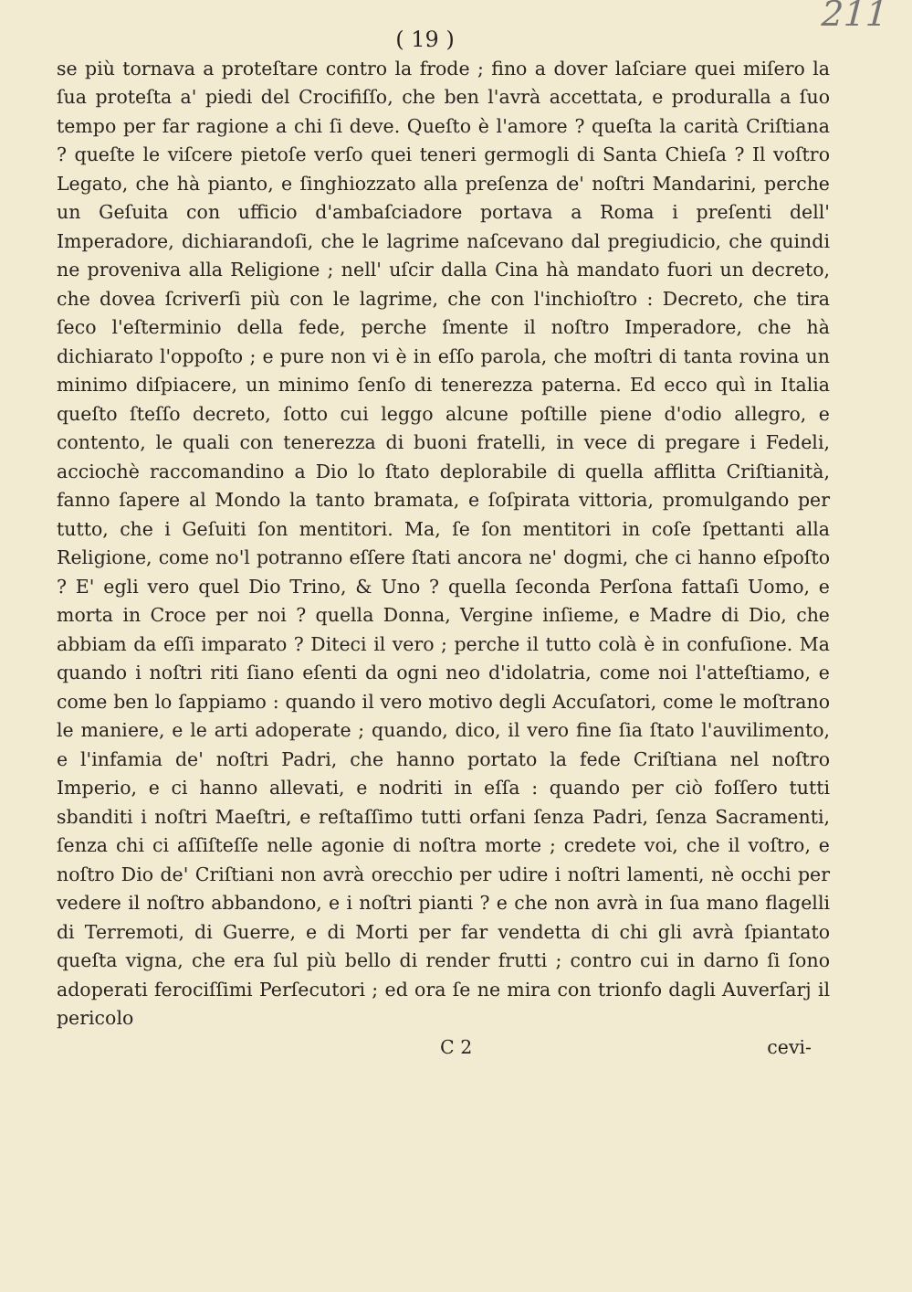211
( 19 )
se più tornava a proteſtare contro la frode ; fino a dover laſciare quei miſero la ſua proteſta a' piedi del Crocifiſſo, che ben l'avrà accettata, e produralla a ſuo tempo per far ragione a chi ſi deve. Queſto è l'amore ? queſta la carità Criſtiana ? queſte le viſcere pietoſe verſo quei teneri germogli di Santa Chieſa ? Il voſtro Legato, che hà pianto, e ſinghiozzato alla preſenza de' noſtri Mandarini, perche un Geſuita con ufficio d'ambaſciadore portava a Roma i preſenti dell' Imperadore, dichiarandoſi, che le lagrime naſcevano dal pregiudicio, che quindi ne proveniva alla Religione ; nell' uſcir dalla Cina hà mandato fuori un decreto, che dovea ſcriverſi più con le lagrime, che con l'inchioſtro : Decreto, che tira ſeco l'eſterminio della fede, perche ſmente il noſtro Imperadore, che hà dichiarato l'oppoſto ; e pure non vi è in eſſo parola, che moſtri di tanta rovina un minimo diſpiacere, un minimo ſenſo di tenerezza paterna. Ed ecco quì in Italia queſto ſteſſo decreto, ſotto cui leggo alcune poſtille piene d'odio allegro, e contento, le quali con tenerezza di buoni fratelli, in vece di pregare i Fedeli, acciochè raccomandino a Dio lo ſtato deplorabile di quella afflitta Criſtianità, fanno ſapere al Mondo la tanto bramata, e ſoſpirata vittoria, promulgando per tutto, che i Geſuiti ſon mentitori. Ma, ſe ſon mentitori in coſe ſpettanti alla Religione, come no'l potranno eſſere ſtati ancora ne' dogmi, che ci hanno eſpoſto ? E' egli vero quel Dio Trino, & Uno ? quella ſeconda Perſona fattaſi Uomo, e morta in Croce per noi ? quella Donna, Vergine inſieme, e Madre di Dio, che abbiam da eſſi imparato ? Diteci il vero ; perche il tutto colà è in confuſione. Ma quando i noſtri riti ſiano eſenti da ogni neo d'idolatria, come noi l'atteſtiamo, e come ben lo ſappiamo : quando il vero motivo degli Accuſatori, come le moſtrano le maniere, e le arti adoperate ; quando, dico, il vero fine ſia ſtato l'auvilimento, e l'infamia de' noſtri Padri, che hanno portato la fede Criſtiana nel noſtro Imperio, e ci hanno allevati, e nodriti in eſſa : quando per ciò foſſero tutti sbanditi i noſtri Maeſtri, e reſtaſſimo tutti orfani ſenza Padri, ſenza Sacramenti, ſenza chi ci aſſiſteſſe nelle agonie di noſtra morte ; credete voi, che il voſtro, e noſtro Dio de' Criſtiani non avrà orecchio per udire i noſtri lamenti, nè occhi per vedere il noſtro abbandono, e i noſtri pianti ? e che non avrà in ſua mano flagelli di Terremoti, di Guerre, e di Morti per far vendetta di chi gli avrà ſpiantato queſta vigna, che era ſul più bello di render frutti ; contro cui in darno ſi ſono adoperati ferociſſimi Perſecutori ; ed ora ſe ne mira con trionfo dagli Auverſarj il pericolo
C 2 cevi-